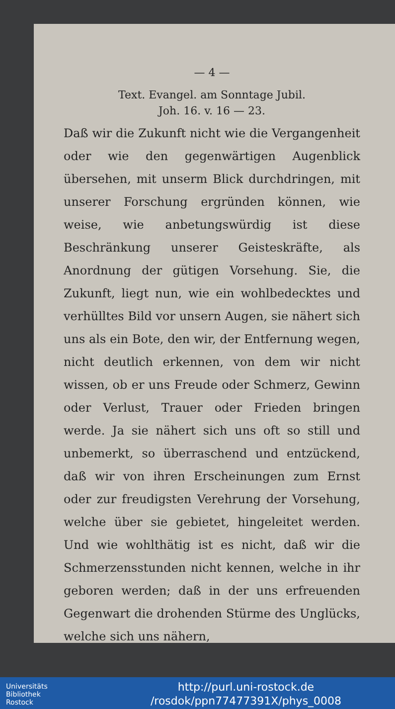— 4 —
Text. Evangel. am Sonntage Jubil.
Joh. 16. v. 16 — 23.
Daß wir die Zukunft nicht wie die Vergangenheit oder wie den gegenwärtigen Augenblick übersehen, mit unserm Blick durchdringen, mit unserer Forschung ergründen können, wie weise, wie anbetungswürdig ist diese Beschränkung unserer Geisteskräfte, als Anordnung der gütigen Vorsehung. Sie, die Zukunft, liegt nun, wie ein wohlbedecktes und verhülltes Bild vor unsern Augen, sie nähert sich uns als ein Bote, den wir, der Entfernung wegen, nicht deutlich erkennen, von dem wir nicht wissen, ob er uns Freude oder Schmerz, Gewinn oder Verlust, Trauer oder Frieden bringen werde. Ja sie nähert sich uns oft so still und unbemerkt, so überraschend und entzückend, daß wir von ihren Erscheinungen zum Ernst oder zur freudigsten Verehrung der Vorsehung, welche über sie gebietet, hingeleitet werden. Und wie wohlthätig ist es nicht, daß wir die Schmerzensstunden nicht kennen, welche in ihr geboren werden; daß in der uns erfreuenden Gegenwart die drohenden Stürme des Unglücks, welche sich uns nähern,
Universitäts
Bibliothek
Rostock
http://purl.uni-rostock.de
/rosdok/ppn77477391X/phys_0008